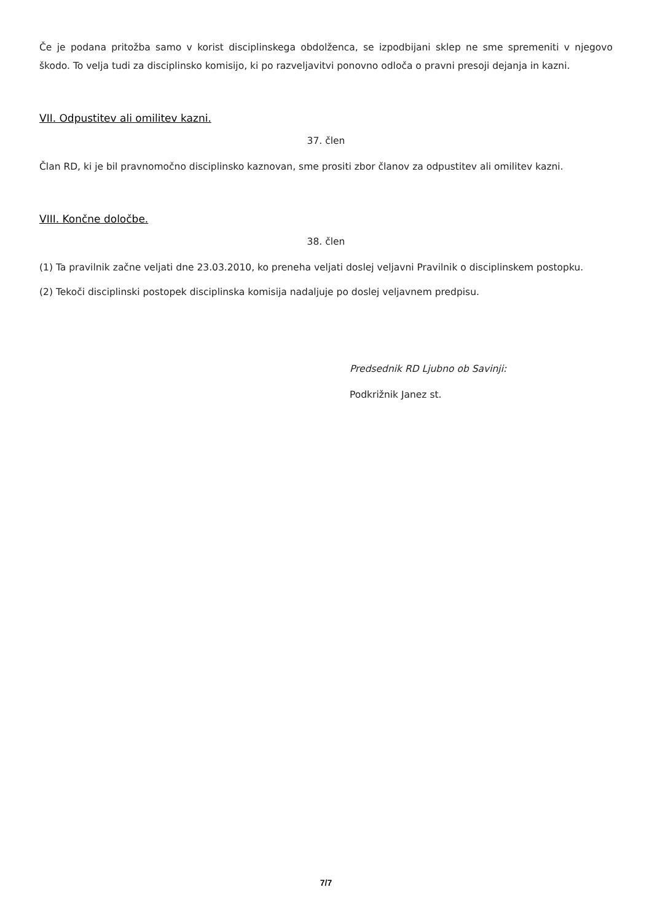Če je podana pritožba samo v korist disciplinskega obdolženca, se izpodbijani sklep ne sme spremeniti v njegovo škodo. To velja tudi za disciplinsko komisijo, ki po razveljavitvi ponovno odloča o pravni presoji dejanja in kazni.
VII. Odpustitev ali omilitev kazni.
37. člen
Član RD, ki je bil pravnomočno disciplinsko kaznovan, sme prositi zbor članov za odpustitev ali omilitev kazni.
VIII. Končne določbe.
38. člen
(1) Ta pravilnik začne veljati dne 23.03.2010, ko preneha veljati doslej veljavni Pravilnik o disciplinskem postopku.
(2) Tekoči disciplinski postopek disciplinska komisija nadaljuje po doslej veljavnem predpisu.
Predsednik RD Ljubno ob Savinji:
Podkrižnik Janez st.
7/7